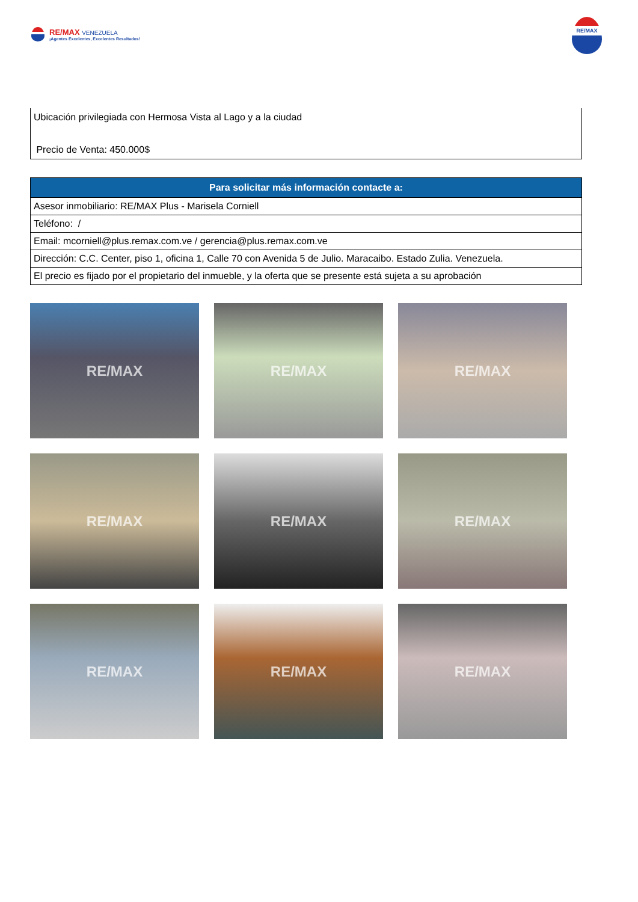RE/MAX VENEZUELA
¡Agentes Excelentes, Excelentes Resultados!
RE/MAX
Ubicación privilegiada con Hermosa Vista al Lago y a la ciudad
Precio de Venta: 450.000$
| Para solicitar más información contacte a: |
| --- |
| Asesor inmobiliario: RE/MAX Plus - Marisela Corniell |
| Teléfono: / |
| Email: mcorniell@plus.remax.com.ve / gerencia@plus.remax.com.ve |
| Dirección: C.C. Center, piso 1, oficina 1, Calle 70 con Avenida 5 de Julio. Maracaibo. Estado Zulia. Venezuela. |
| El precio es fijado por el propietario del inmueble, y la oferta que se presente está sujeta a su aprobación |
RE/MAX
RE/MAX
RE/MAX
RE/MAX
RE/MAX
RE/MAX
RE/MAX
RE/MAX
RE/MAX